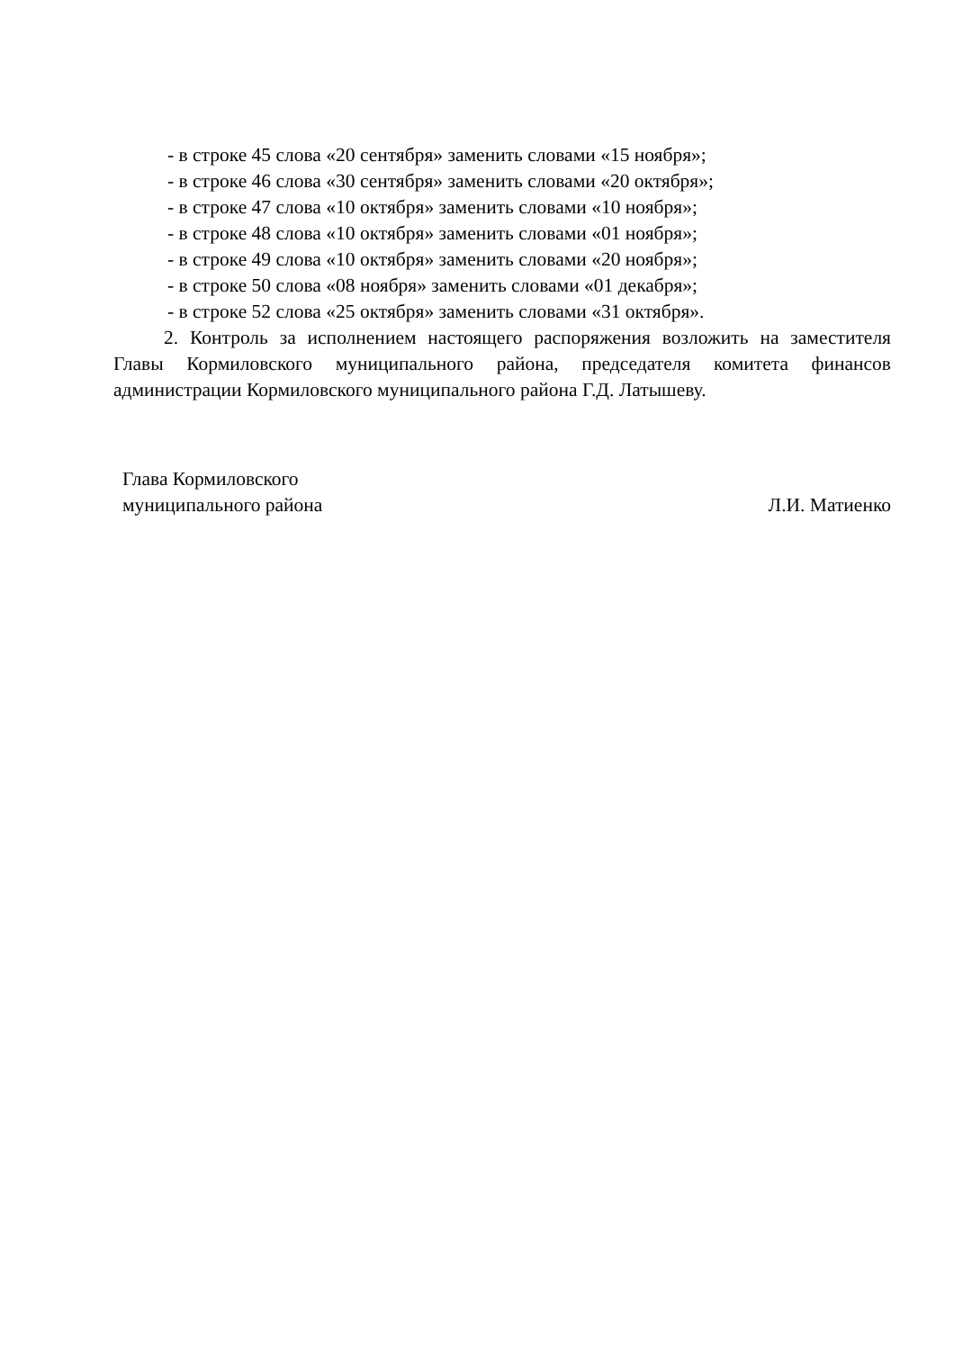- в строке 45 слова «20 сентября» заменить словами «15 ноября»;
- в строке 46 слова «30 сентября» заменить словами «20 октября»;
- в строке 47 слова «10 октября» заменить словами «10 ноября»;
- в строке 48 слова «10 октября» заменить словами «01 ноября»;
- в строке 49 слова «10 октября» заменить словами «20 ноября»;
- в строке 50 слова «08 ноября» заменить словами «01 декабря»;
- в строке 52 слова «25 октября» заменить словами «31 октября».
2. Контроль за исполнением настоящего распоряжения возложить на заместителя Главы Кормиловского муниципального района, председателя комитета финансов администрации Кормиловского муниципального района Г.Д. Латышеву.
Глава Кормиловского
муниципального района
Л.И. Матиенко